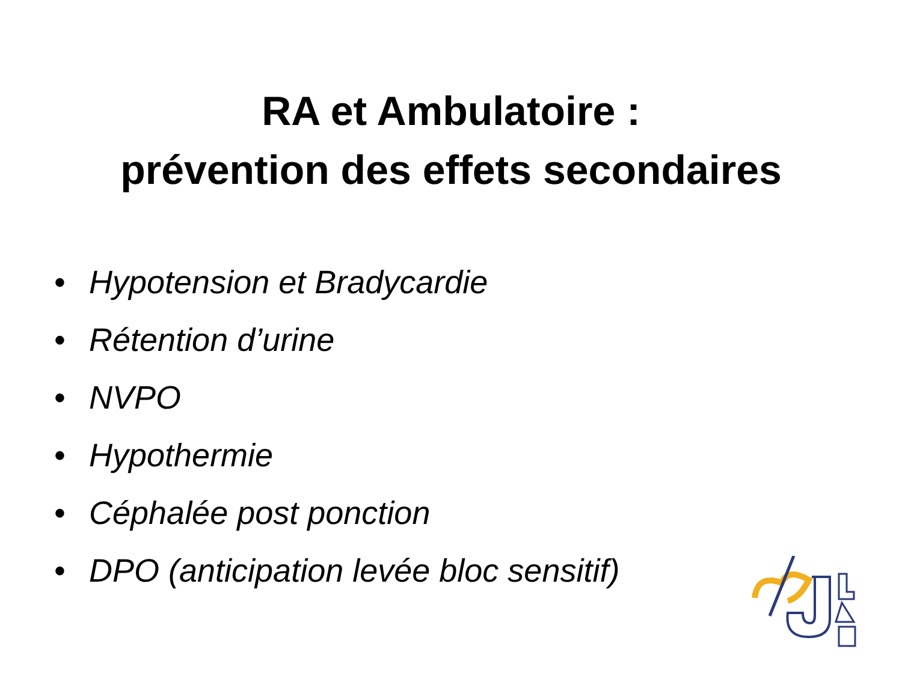RA et Ambulatoire :
prévention des effets secondaires
• Hypotension et Bradycardie
• Rétention d’urine
• NVPO
• Hypothermie
• Céphalée post ponction
• DPO (anticipation levée bloc sensitif)